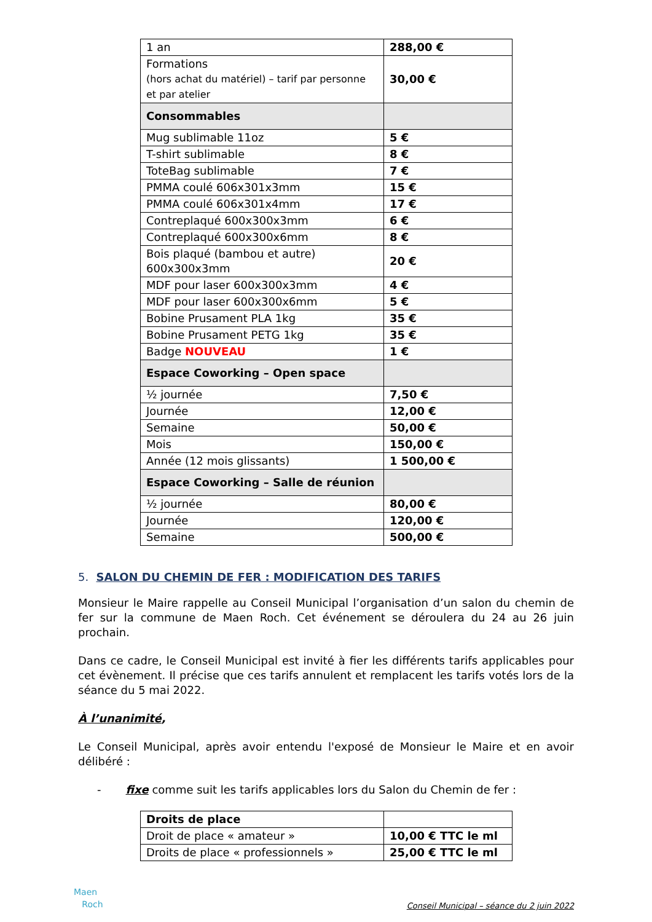| 1 an | 288,00 € |
| Formations (hors achat du matériel) – tarif par personne et par atelier | 30,00 € |
| Consommables | |
| Mug sublimable 11oz | 5 € |
| T-shirt sublimable | 8 € |
| ToteBag sublimable | 7 € |
| PMMA coulé 606x301x3mm | 15 € |
| PMMA coulé 606x301x4mm | 17 € |
| Contreplaqué 600x300x3mm | 6 € |
| Contreplaqué 600x300x6mm | 8 € |
| Bois plaqué (bambou et autre) 600x300x3mm | 20 € |
| MDF pour laser 600x300x3mm | 4 € |
| MDF pour laser 600x300x6mm | 5 € |
| Bobine Prusament PLA 1kg | 35 € |
| Bobine Prusament PETG 1kg | 35 € |
| Badge NOUVEAU | 1 € |
| Espace Coworking – Open space | |
| ½ journée | 7,50 € |
| Journée | 12,00 € |
| Semaine | 50,00 € |
| Mois | 150,00 € |
| Année (12 mois glissants) | 1 500,00 € |
| Espace Coworking – Salle de réunion | |
| ½ journée | 80,00 € |
| Journée | 120,00 € |
| Semaine | 500,00 € |
5. SALON DU CHEMIN DE FER : MODIFICATION DES TARIFS
Monsieur le Maire rappelle au Conseil Municipal l’organisation d’un salon du chemin de fer sur la commune de Maen Roch. Cet événement se déroulera du 24 au 26 juin prochain.
Dans ce cadre, le Conseil Municipal est invité à fier les différents tarifs applicables pour cet évènement. Il précise que ces tarifs annulent et remplacent les tarifs votés lors de la séance du 5 mai 2022.
À l’unanimité,
Le Conseil Municipal, après avoir entendu l'exposé de Monsieur le Maire et en avoir délibéré :
- fixe comme suit les tarifs applicables lors du Salon du Chemin de fer :
| Droits de place | |
| Droit de place « amateur » | 10,00 € TTC le ml |
| Droits de place « professionnels » | 25,00 € TTC le ml |
Maen
Roch
Conseil Municipal – séance du 2 juin 2022